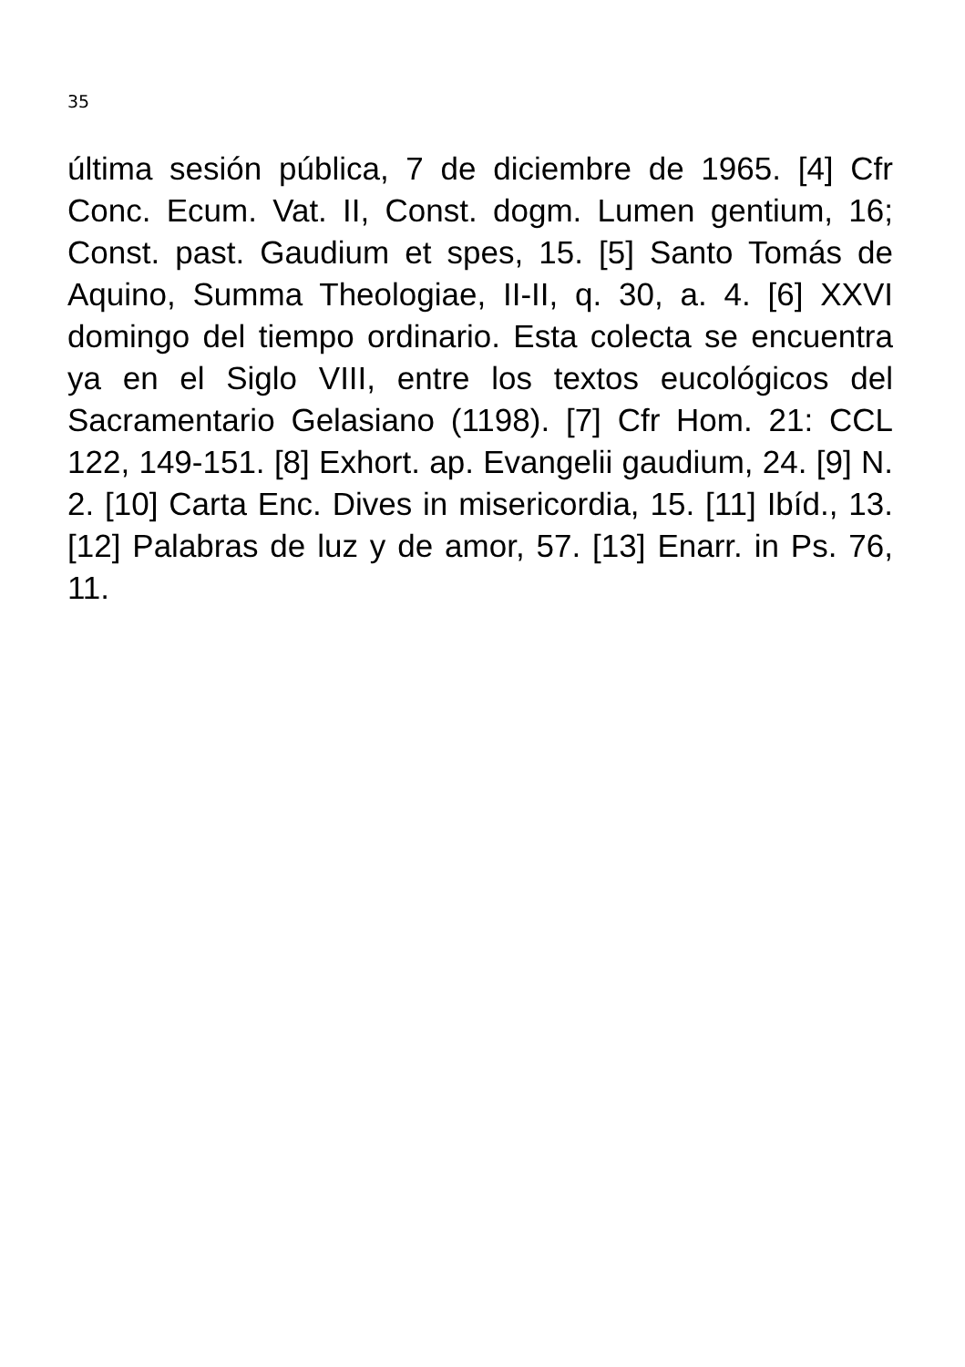35
última sesión pública, 7 de diciembre de 1965. [4] Cfr Conc. Ecum. Vat. II, Const. dogm. Lumen gentium, 16; Const. past. Gaudium et spes, 15. [5] Santo Tomás de Aquino, Summa Theologiae, II-II, q. 30, a. 4. [6] XXVI domingo del tiempo ordinario. Esta colecta se encuentra ya en el Siglo VIII, entre los textos eucológicos del Sacramentario Gelasiano (1198). [7] Cfr Hom. 21: CCL 122, 149-151. [8] Exhort. ap. Evangelii gaudium, 24. [9] N. 2. [10] Carta Enc. Dives in misericordia, 15. [11] Ibíd., 13. [12] Palabras de luz y de amor, 57. [13] Enarr. in Ps. 76, 11.